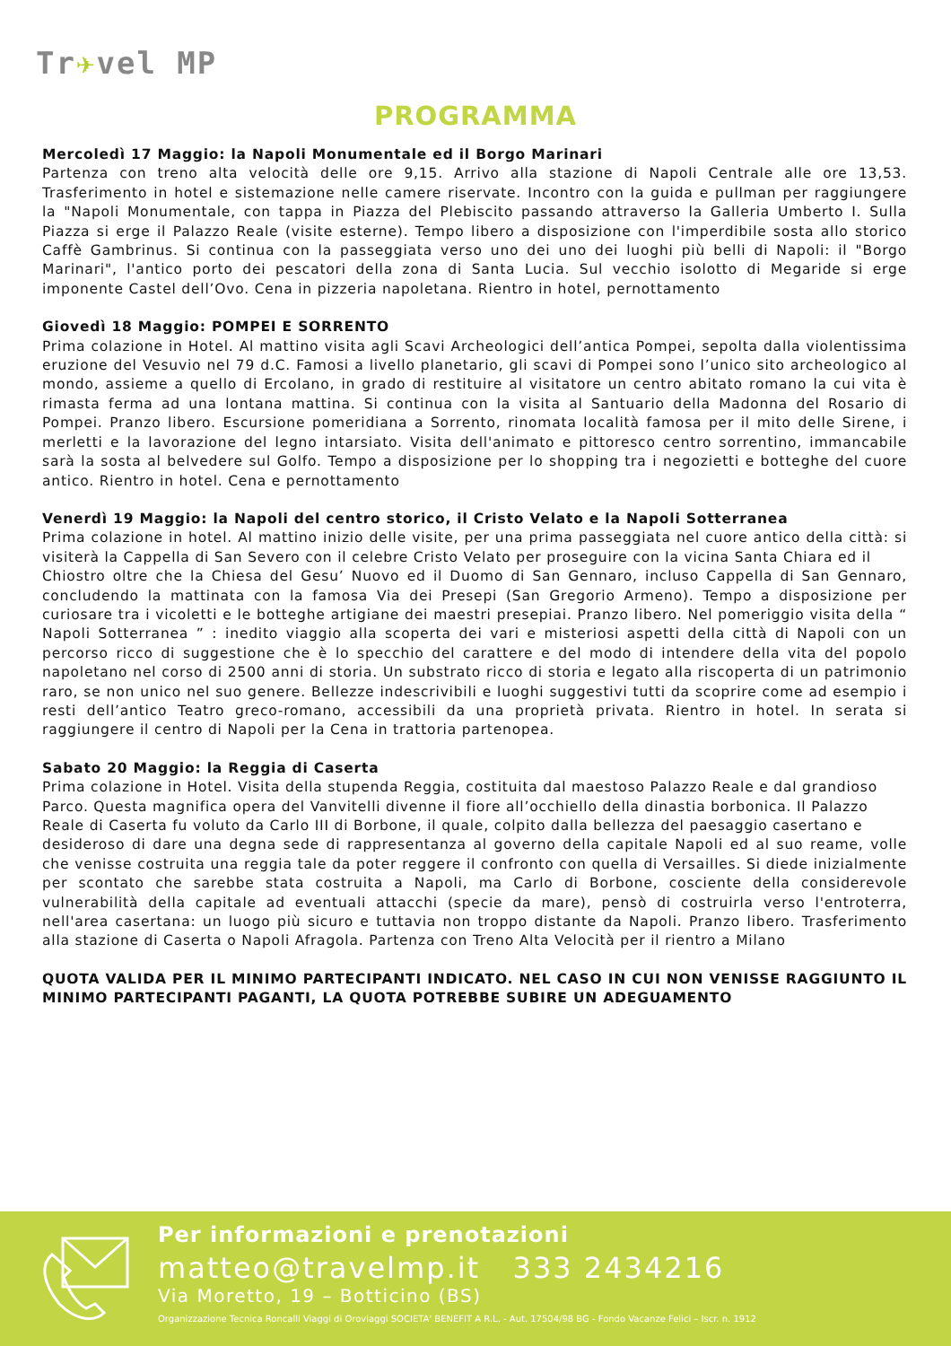Tr✈vel MP
PROGRAMMA
Mercoledì 17 Maggio: la Napoli Monumentale ed il Borgo Marinari
Partenza con treno alta velocità delle ore 9,15. Arrivo alla stazione di Napoli Centrale alle ore 13,53. Trasferimento in hotel e sistemazione nelle camere riservate. Incontro con la guida e pullman per raggiungere la "Napoli Monumentale, con tappa in Piazza del Plebiscito passando attraverso la Galleria Umberto I. Sulla Piazza si erge il Palazzo Reale (visite esterne). Tempo libero a disposizione con l'imperdibile sosta allo storico Caffè Gambrinus. Si continua con la passeggiata verso uno dei uno dei luoghi più belli di Napoli: il "Borgo Marinari", l'antico porto dei pescatori della zona di Santa Lucia. Sul vecchio isolotto di Megaride si erge imponente Castel dell’Ovo. Cena in pizzeria napoletana. Rientro in hotel, pernottamento
Giovedì 18 Maggio: POMPEI E SORRENTO
Prima colazione in Hotel. Al mattino visita agli Scavi Archeologici dell’antica Pompei, sepolta dalla violentissima eruzione del Vesuvio nel 79 d.C. Famosi a livello planetario, gli scavi di Pompei sono l’unico sito archeologico al mondo, assieme a quello di Ercolano, in grado di restituire al visitatore un centro abitato romano la cui vita è rimasta ferma ad una lontana mattina. Si continua con la visita al Santuario della Madonna del Rosario di Pompei. Pranzo libero. Escursione pomeridiana a Sorrento, rinomata località famosa per il mito delle Sirene, i merletti e la lavorazione del legno intarsiato. Visita dell'animato e pittoresco centro sorrentino, immancabile sarà la sosta al belvedere sul Golfo. Tempo a disposizione per lo shopping tra i negozietti e botteghe del cuore antico. Rientro in hotel. Cena e pernottamento
Venerdì 19 Maggio: la Napoli del centro storico, il Cristo Velato e la Napoli Sotterranea
Prima colazione in hotel. Al mattino inizio delle visite, per una prima passeggiata nel cuore antico della città: si visiterà la Cappella di San Severo con il celebre Cristo Velato per proseguire con la vicina Santa Chiara ed il
Chiostro oltre che la Chiesa del Gesu’ Nuovo ed il Duomo di San Gennaro, incluso Cappella di San Gennaro, concludendo la mattinata con la famosa Via dei Presepi (San Gregorio Armeno). Tempo a disposizione per curiosare tra i vicoletti e le botteghe artigiane dei maestri presepiai. Pranzo libero. Nel pomeriggio visita della “ Napoli Sotterranea ” : inedito viaggio alla scoperta dei vari e misteriosi aspetti della città di Napoli con un percorso ricco di suggestione che è lo specchio del carattere e del modo di intendere della vita del popolo napoletano nel corso di 2500 anni di storia. Un substrato ricco di storia e legato alla riscoperta di un patrimonio raro, se non unico nel suo genere. Bellezze indescrivibili e luoghi suggestivi tutti da scoprire come ad esempio i resti dell’antico Teatro greco-romano, accessibili da una proprietà privata. Rientro in hotel. In serata si raggiungere il centro di Napoli per la Cena in trattoria partenopea.
Sabato 20 Maggio: la Reggia di Caserta
Prima colazione in Hotel. Visita della stupenda Reggia, costituita dal maestoso Palazzo Reale e dal grandioso
Parco. Questa magnifica opera del Vanvitelli divenne il fiore all’occhiello della dinastia borbonica. Il Palazzo
Reale di Caserta fu voluto da Carlo III di Borbone, il quale, colpito dalla bellezza del paesaggio casertano e
desideroso di dare una degna sede di rappresentanza al governo della capitale Napoli ed al suo reame, volle che venisse costruita una reggia tale da poter reggere il confronto con quella di Versailles. Si diede inizialmente per scontato che sarebbe stata costruita a Napoli, ma Carlo di Borbone, cosciente della considerevole vulnerabilità della capitale ad eventuali attacchi (specie da mare), pensò di costruirla verso l'entroterra, nell'area casertana: un luogo più sicuro e tuttavia non troppo distante da Napoli. Pranzo libero. Trasferimento alla stazione di Caserta o Napoli Afragola. Partenza con Treno Alta Velocità per il rientro a Milano
QUOTA VALIDA PER IL MINIMO PARTECIPANTI INDICATO. NEL CASO IN CUI NON VENISSE RAGGIUNTO IL MINIMO PARTECIPANTI PAGANTI, LA QUOTA POTREBBE SUBIRE UN ADEGUAMENTO
Per informazioni e prenotazioni
matteo@travelmp.it 333 2434216
Via Moretto, 19 – Botticino (BS)
Organizzazione Tecnica Roncalli Viaggi di Oroviaggi SOCIETA' BENEFIT A R.L. - Aut. 17504/98 BG - Fondo Vacanze Felici – Iscr. n. 1912